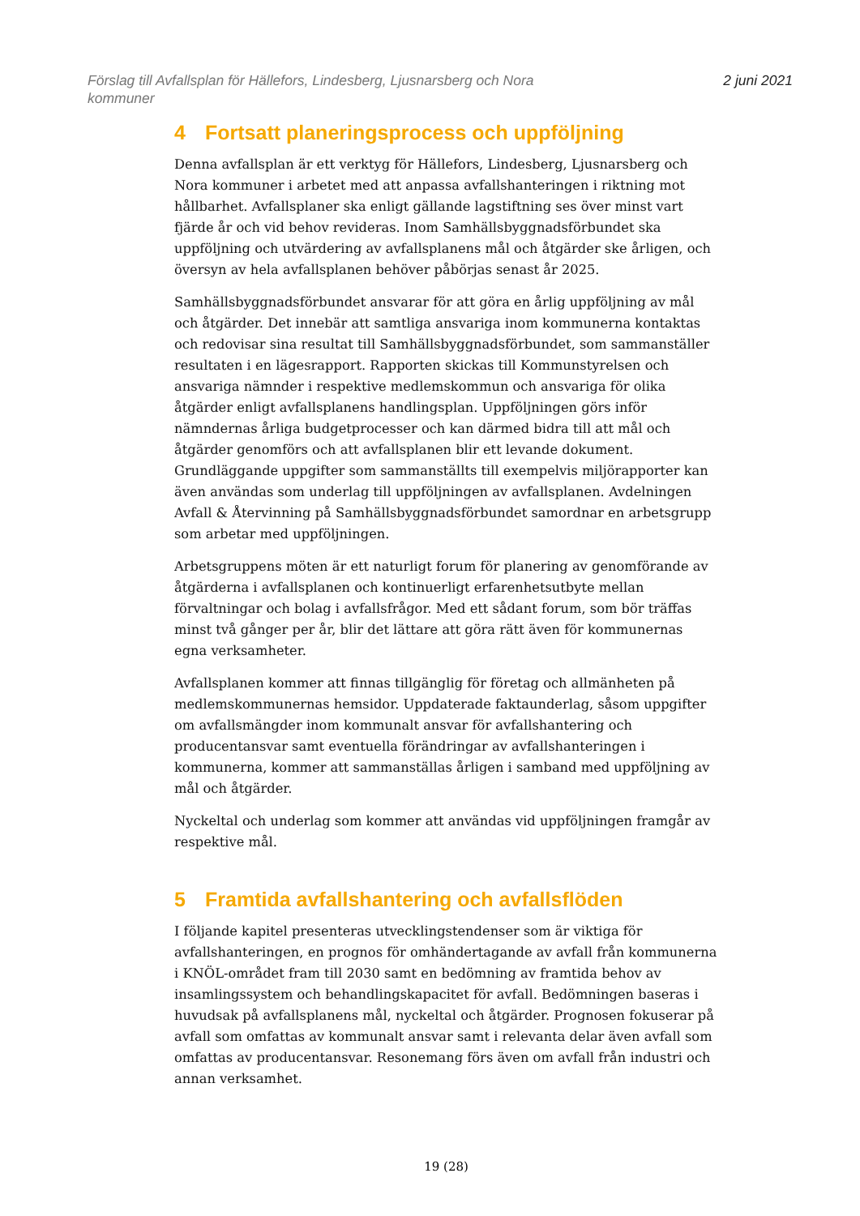Förslag till Avfallsplan för Hällefors, Lindesberg, Ljusnarsberg och Nora kommuner
2 juni 2021
4 Fortsatt planeringsprocess och uppföljning
Denna avfallsplan är ett verktyg för Hällefors, Lindesberg, Ljusnarsberg och Nora kommuner i arbetet med att anpassa avfallshanteringen i riktning mot hållbarhet. Avfallsplaner ska enligt gällande lagstiftning ses över minst vart fjärde år och vid behov revideras. Inom Samhällsbyggnadsförbundet ska uppföljning och utvärdering av avfallsplanens mål och åtgärder ske årligen, och översyn av hela avfallsplanen behöver påbörjas senast år 2025.
Samhällsbyggnadsförbundet ansvarar för att göra en årlig uppföljning av mål och åtgärder. Det innebär att samtliga ansvariga inom kommunerna kontaktas och redovisar sina resultat till Samhällsbyggnadsförbundet, som sammanställer resultaten i en lägesrapport. Rapporten skickas till Kommunstyrelsen och ansvariga nämnder i respektive medlemskommun och ansvariga för olika åtgärder enligt avfallsplanens handlingsplan. Uppföljningen görs inför nämndernas årliga budgetprocesser och kan därmed bidra till att mål och åtgärder genomförs och att avfallsplanen blir ett levande dokument. Grundläggande uppgifter som sammanställts till exempelvis miljörapporter kan även användas som underlag till uppföljningen av avfallsplanen. Avdelningen Avfall & Återvinning på Samhällsbyggnadsförbundet samordnar en arbetsgrupp som arbetar med uppföljningen.
Arbetsgruppens möten är ett naturligt forum för planering av genomförande av åtgärderna i avfallsplanen och kontinuerligt erfarenhetsutbyte mellan förvaltningar och bolag i avfallsfrågor. Med ett sådant forum, som bör träffas minst två gånger per år, blir det lättare att göra rätt även för kommunernas egna verksamheter.
Avfallsplanen kommer att finnas tillgänglig för företag och allmänheten på medlemskommunernas hemsidor. Uppdaterade faktaunderlag, såsom uppgifter om avfallsmängder inom kommunalt ansvar för avfallshantering och producentansvar samt eventuella förändringar av avfallshanteringen i kommunerna, kommer att sammanställas årligen i samband med uppföljning av mål och åtgärder.
Nyckeltal och underlag som kommer att användas vid uppföljningen framgår av respektive mål.
5 Framtida avfallshantering och avfallsflöden
I följande kapitel presenteras utvecklingstendenser som är viktiga för avfallshanteringen, en prognos för omhändertagande av avfall från kommunerna i KNÖL-området fram till 2030 samt en bedömning av framtida behov av insamlingssystem och behandlingskapacitet för avfall. Bedömningen baseras i huvudsak på avfallsplanens mål, nyckeltal och åtgärder. Prognosen fokuserar på avfall som omfattas av kommunalt ansvar samt i relevanta delar även avfall som omfattas av producentansvar. Resonemang förs även om avfall från industri och annan verksamhet.
19 (28)